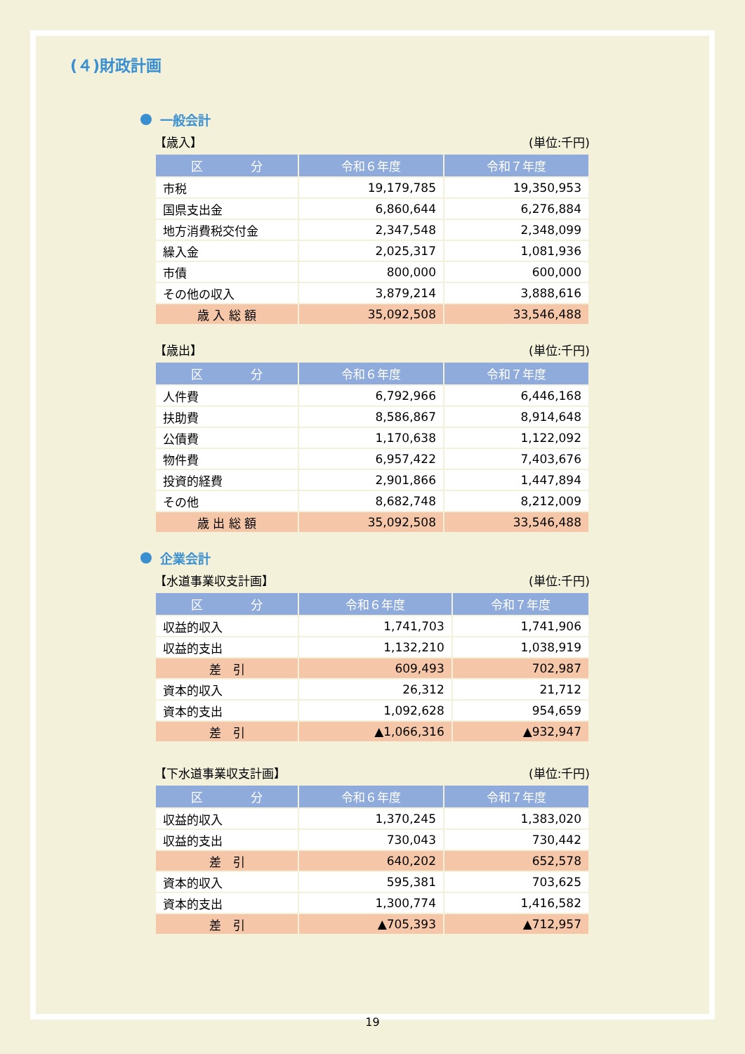(４)財政計画
一般会計
【歳入】 (単位:千円)
| 区 分 | 令和６年度 | 令和７年度 |
| --- | --- | --- |
| 市税 | 19,179,785 | 19,350,953 |
| 国県支出金 | 6,860,644 | 6,276,884 |
| 地方消費税交付金 | 2,347,548 | 2,348,099 |
| 繰入金 | 2,025,317 | 1,081,936 |
| 市債 | 800,000 | 600,000 |
| その他の収入 | 3,879,214 | 3,888,616 |
| 歳 入 総 額 | 35,092,508 | 33,546,488 |
【歳出】 (単位:千円)
| 区 分 | 令和６年度 | 令和７年度 |
| --- | --- | --- |
| 人件費 | 6,792,966 | 6,446,168 |
| 扶助費 | 8,586,867 | 8,914,648 |
| 公債費 | 1,170,638 | 1,122,092 |
| 物件費 | 6,957,422 | 7,403,676 |
| 投資的経費 | 2,901,866 | 1,447,894 |
| その他 | 8,682,748 | 8,212,009 |
| 歳 出 総 額 | 35,092,508 | 33,546,488 |
企業会計
【水道事業収支計画】 (単位:千円)
| 区 分 | 令和６年度 | 令和７年度 |
| --- | --- | --- |
| 収益的収入 | 1,741,703 | 1,741,906 |
| 収益的支出 | 1,132,210 | 1,038,919 |
| 差 引 | 609,493 | 702,987 |
| 資本的収入 | 26,312 | 21,712 |
| 資本的支出 | 1,092,628 | 954,659 |
| 差 引 | ▲1,066,316 | ▲932,947 |
【下水道事業収支計画】 (単位:千円)
| 区 分 | 令和６年度 | 令和７年度 |
| --- | --- | --- |
| 収益的収入 | 1,370,245 | 1,383,020 |
| 収益的支出 | 730,043 | 730,442 |
| 差 引 | 640,202 | 652,578 |
| 資本的収入 | 595,381 | 703,625 |
| 資本的支出 | 1,300,774 | 1,416,582 |
| 差 引 | ▲705,393 | ▲712,957 |
19